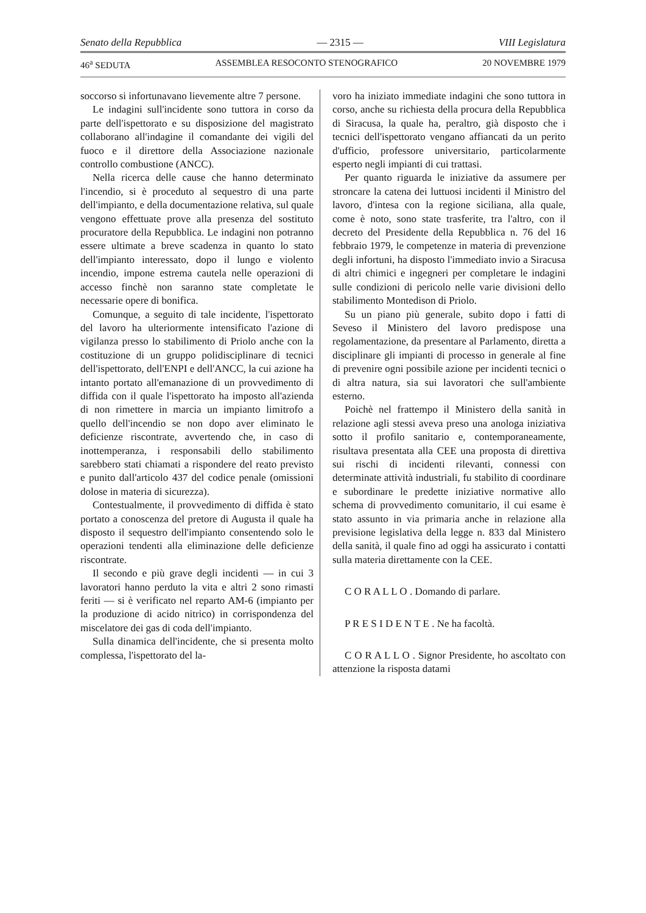Senato della Repubblica — 2315 — VIII Legislatura
46<sup>a</sup> SEDUTA ASSEMBLEA RESOCONTO STENOGRAFICO 20 NOVEMBRE 1979
soccorso si infortunavano lievemente altre 7 persone.
Le indagini sull'incidente sono tuttora in corso da parte dell'ispettorato e su disposizione del magistrato collaborano all'indagine il comandante dei vigili del fuoco e il direttore della Associazione nazionale controllo combustione (ANCC).
Nella ricerca delle cause che hanno determinato l'incendio, si è proceduto al sequestro di una parte dell'impianto, e della documentazione relativa, sul quale vengono effettuate prove alla presenza del sostituto procuratore della Repubblica. Le indagini non potranno essere ultimate a breve scadenza in quanto lo stato dell'impianto interessato, dopo il lungo e violento incendio, impone estrema cautela nelle operazioni di accesso finchè non saranno state completate le necessarie opere di bonifica.
Comunque, a seguito di tale incidente, l'ispettorato del lavoro ha ulteriormente intensificato l'azione di vigilanza presso lo stabilimento di Priolo anche con la costituzione di un gruppo polidisciplinare di tecnici dell'ispettorato, dell'ENPI e dell'ANCC, la cui azione ha intanto portato all'emanazione di un provvedimento di diffida con il quale l'ispettorato ha imposto all'azienda di non rimettere in marcia un impianto limitrofo a quello dell'incendio se non dopo aver eliminato le deficienze riscontrate, avvertendo che, in caso di inottemperanza, i responsabili dello stabilimento sarebbero stati chiamati a rispondere del reato previsto e punito dall'articolo 437 del codice penale (omissioni dolose in materia di sicurezza).
Contestualmente, il provvedimento di diffida è stato portato a conoscenza del pretore di Augusta il quale ha disposto il sequestro dell'impianto consentendo solo le operazioni tendenti alla eliminazione delle deficienze riscontrate.
Il secondo e più grave degli incidenti — in cui 3 lavoratori hanno perduto la vita e altri 2 sono rimasti feriti — si è verificato nel reparto AM-6 (impianto per la produzione di acido nitrico) in corrispondenza del miscelatore dei gas di coda dell'impianto.
Sulla dinamica dell'incidente, che si presenta molto complessa, l'ispettorato del la-
voro ha iniziato immediate indagini che sono tuttora in corso, anche su richiesta della procura della Repubblica di Siracusa, la quale ha, peraltro, già disposto che i tecnici dell'ispettorato vengano affiancati da un perito d'ufficio, professore universitario, particolarmente esperto negli impianti di cui trattasi.
Per quanto riguarda le iniziative da assumere per stroncare la catena dei luttuosi incidenti il Ministro del lavoro, d'intesa con la regione siciliana, alla quale, come è noto, sono state trasferite, tra l'altro, con il decreto del Presidente della Repubblica n. 76 del 16 febbraio 1979, le competenze in materia di prevenzione degli infortuni, ha disposto l'immediato invio a Siracusa di altri chimici e ingegneri per completare le indagini sulle condizioni di pericolo nelle varie divisioni dello stabilimento Montedison di Priolo.
Su un piano più generale, subito dopo i fatti di Seveso il Ministero del lavoro predispose una regolamentazione, da presentare al Parlamento, diretta a disciplinare gli impianti di processo in generale al fine di prevenire ogni possibile azione per incidenti tecnici o di altra natura, sia sui lavoratori che sull'ambiente esterno.
Poichè nel frattempo il Ministero della sanità in relazione agli stessi aveva preso una anologa iniziativa sotto il profilo sanitario e, contemporaneamente, risultava presentata alla CEE una proposta di direttiva sui rischi di incidenti rilevanti, connessi con determinate attività industriali, fu stabilito di coordinare e subordinare le predette iniziative normative allo schema di provvedimento comunitario, il cui esame è stato assunto in via primaria anche in relazione alla previsione legislativa della legge n. 833 dal Ministero della sanità, il quale fino ad oggi ha assicurato i contatti sulla materia direttamente con la CEE.
C O R A L L O . Domando di parlare.
P R E S I D E N T E . Ne ha facoltà.
C O R A L L O . Signor Presidente, ho ascoltato con attenzione la risposta datami